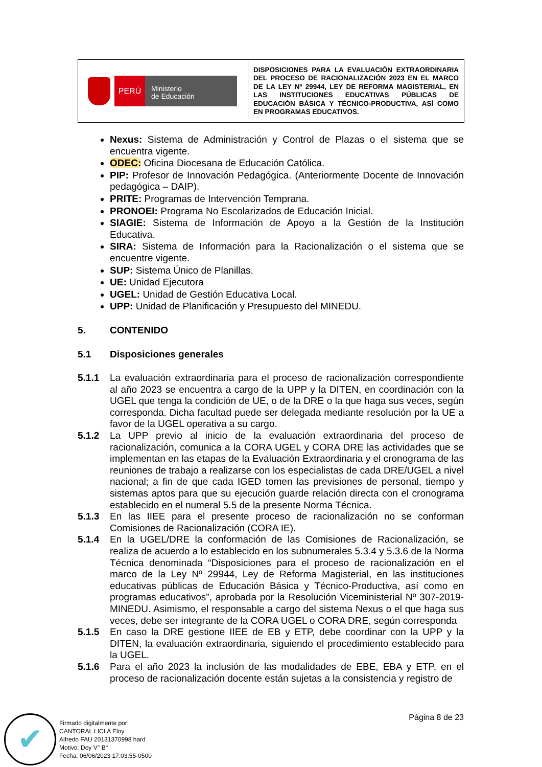| PERÚ Ministerio de Educación | DISPOSICIONES PARA LA EVALUACIÓN EXTRAORDINARIA DEL PROCESO DE RACIONALIZACIÓN 2023 EN EL MARCO DE LA LEY Nº 29944, LEY DE REFORMA MAGISTERIAL, EN LAS INSTITUCIONES EDUCATIVAS PÚBLICAS DE EDUCACIÓN BÁSICA Y TÉCNICO-PRODUCTIVA, ASÍ COMO EN PROGRAMAS EDUCATIVOS. |
Nexus: Sistema de Administración y Control de Plazas o el sistema que se encuentra vigente.
ODEC: Oficina Diocesana de Educación Católica.
PIP: Profesor de Innovación Pedagógica. (Anteriormente Docente de Innovación pedagógica – DAIP).
PRITE: Programas de Intervención Temprana.
PRONOEI: Programa No Escolarizados de Educación Inicial.
SIAGIE: Sistema de Información de Apoyo a la Gestión de la Institución Educativa.
SIRA: Sistema de Información para la Racionalización o el sistema que se encuentre vigente.
SUP: Sistema Único de Planillas.
UE: Unidad Ejecutora
UGEL: Unidad de Gestión Educativa Local.
UPP: Unidad de Planificación y Presupuesto del MINEDU.
5. CONTENIDO
5.1 Disposiciones generales
5.1.1 La evaluación extraordinaria para el proceso de racionalización correspondiente al año 2023 se encuentra a cargo de la UPP y la DITEN, en coordinación con la UGEL que tenga la condición de UE, o de la DRE o la que haga sus veces, según corresponda. Dicha facultad puede ser delegada mediante resolución por la UE a favor de la UGEL operativa a su cargo.
5.1.2 La UPP previo al inicio de la evaluación extraordinaria del proceso de racionalización, comunica a la CORA UGEL y CORA DRE las actividades que se implementan en las etapas de la Evaluación Extraordinaria y el cronograma de las reuniones de trabajo a realizarse con los especialistas de cada DRE/UGEL a nivel nacional; a fin de que cada IGED tomen las previsiones de personal, tiempo y sistemas aptos para que su ejecución guarde relación directa con el cronograma establecido en el numeral 5.5 de la presente Norma Técnica.
5.1.3 En las IIEE para el presente proceso de racionalización no se conforman Comisiones de Racionalización (CORA IE).
5.1.4 En la UGEL/DRE la conformación de las Comisiones de Racionalización, se realiza de acuerdo a lo establecido en los subnumerales 5.3.4 y 5.3.6 de la Norma Técnica denominada “Disposiciones para el proceso de racionalización en el marco de la Ley Nº 29944, Ley de Reforma Magisterial, en las instituciones educativas públicas de Educación Básica y Técnico-Productiva, así como en programas educativos”, aprobada por la Resolución Viceministerial Nº 307-2019-MINEDU. Asimismo, el responsable a cargo del sistema Nexus o el que haga sus veces, debe ser integrante de la CORA UGEL o CORA DRE, según corresponda
5.1.5 En caso la DRE gestione IIEE de EB y ETP, debe coordinar con la UPP y la DITEN, la evaluación extraordinaria, siguiendo el procedimiento establecido para la UGEL.
5.1.6 Para el año 2023 la inclusión de las modalidades de EBE, EBA y ETP, en el proceso de racionalización docente están sujetas a la consistencia y registro de
Página 8 de 23
✔
Firmado digitalmente por:
CANTORAL LICLA Eloy
Alfredo FAU 20131370998 hard
Motivo: Doy V° B°
Fecha: 06/06/2023 17:03:55-0500